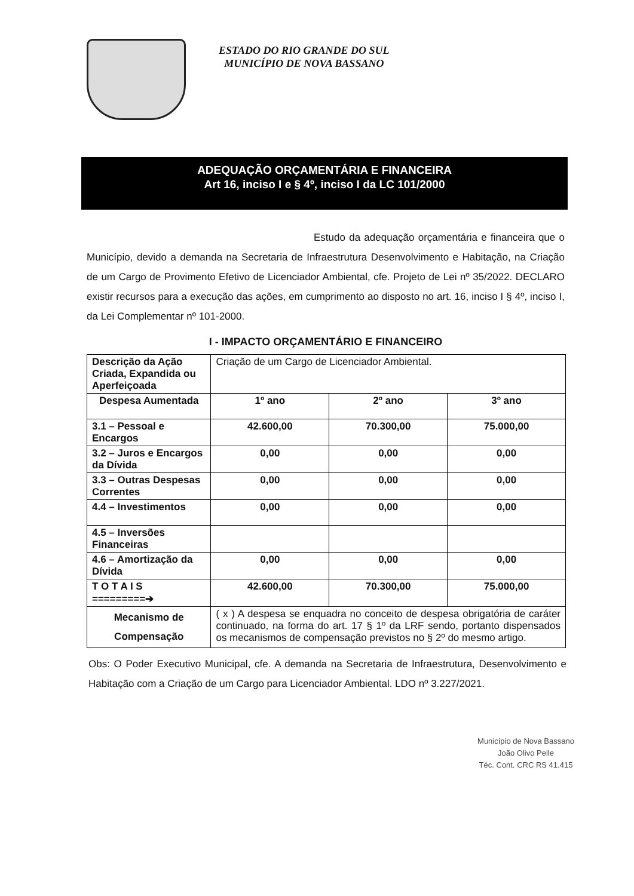ESTADO DO RIO GRANDE DO SUL
MUNICÍPIO DE NOVA BASSANO
ADEQUAÇÃO ORÇAMENTÁRIA E FINANCEIRA
Art 16, inciso I e § 4º, inciso I da LC 101/2000
Estudo da adequação orçamentária e financeira que o Município, devido a demanda na Secretaria de Infraestrutura Desenvolvimento e Habitação, na Criação de um Cargo de Provimento Efetivo de Licenciador Ambiental, cfe. Projeto de Lei nº 35/2022. DECLARO existir recursos para a execução das ações, em cumprimento ao disposto no art. 16, inciso I § 4º, inciso I, da Lei Complementar nº 101-2000.
I - IMPACTO ORÇAMENTÁRIO E FINANCEIRO
| Descrição da Ação Criada, Expandida ou Aperfeiçoada | Criação de um Cargo de Licenciador Ambiental. | | |
| Despesa Aumentada | 1º ano | 2º ano | 3º ano |
| 3.1 – Pessoal e Encargos | 42.600,00 | 70.300,00 | 75.000,00 |
| 3.2 – Juros e Encargos da Dívida | 0,00 | 0,00 | 0,00 |
| 3.3 – Outras Despesas Correntes | 0,00 | 0,00 | 0,00 |
| 4.4 – Investimentos | 0,00 | 0,00 | 0,00 |
| 4.5 – Inversões Financeiras | | | |
| 4.6 – Amortização da Dívida | 0,00 | 0,00 | 0,00 |
| T O T A I S =========➔ | 42.600,00 | 70.300,00 | 75.000,00 |
| Mecanismo de Compensação | ( x ) A despesa se enquadra no conceito de despesa obrigatória de caráter continuado, na forma do art. 17 § 1º da LRF sendo, portanto dispensados os mecanismos de compensação previstos no § 2º do mesmo artigo. | | |
Obs: O Poder Executivo Municipal, cfe. A demanda na Secretaria de Infraestrutura, Desenvolvimento e Habitação com a Criação de um Cargo para Licenciador Ambiental. LDO nº 3.227/2021.
Município de Nova Bassano
João Olivo Pelle
Téc. Cont. CRC RS 41.415